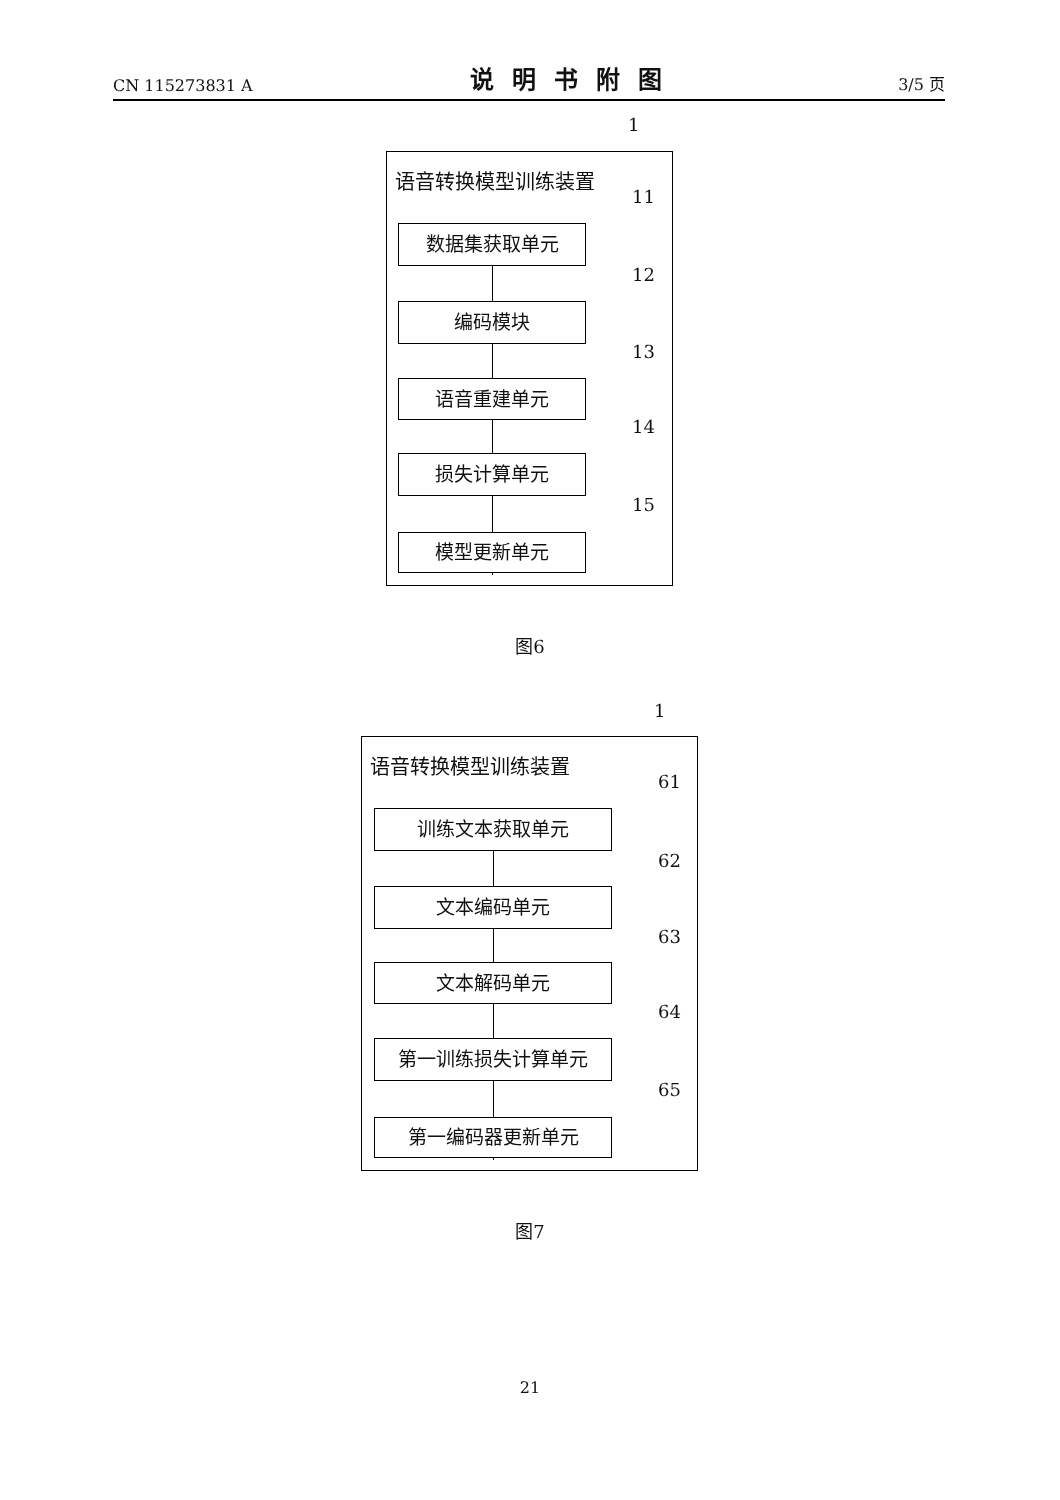CN 115273831 A 说明书附图 3/5 页
1
语音转换模型训练装置
11
数据集获取单元
12
编码模块
13
语音重建单元
14
损失计算单元
15
模型更新单元
图6
1
语音转换模型训练装置
61
训练文本获取单元
62
文本编码单元
63
文本解码单元
64
第一训练损失计算单元
65
第一编码器更新单元
图7
21